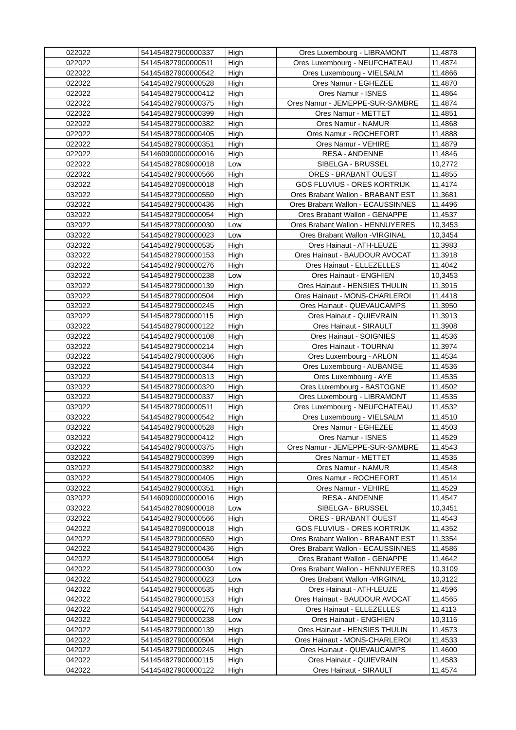| 022022 | 541454827900000337 | High | Ores Luxembourg - LIBRAMONT | 11,4878 |
| 022022 | 541454827900000511 | High | Ores Luxembourg - NEUFCHATEAU | 11,4874 |
| 022022 | 541454827900000542 | High | Ores Luxembourg - VIELSALM | 11,4866 |
| 022022 | 541454827900000528 | High | Ores Namur - EGHEZEE | 11,4870 |
| 022022 | 541454827900000412 | High | Ores Namur - ISNES | 11,4864 |
| 022022 | 541454827900000375 | High | Ores Namur - JEMEPPE-SUR-SAMBRE | 11,4874 |
| 022022 | 541454827900000399 | High | Ores Namur - METTET | 11,4851 |
| 022022 | 541454827900000382 | High | Ores Namur - NAMUR | 11,4868 |
| 022022 | 541454827900000405 | High | Ores Namur - ROCHEFORT | 11,4888 |
| 022022 | 541454827900000351 | High | Ores Namur - VEHIRE | 11,4879 |
| 022022 | 541460900000000016 | High | RESA - ANDENNE | 11,4846 |
| 022022 | 541454827809000018 | Low | SIBELGA - BRUSSEL | 10,2772 |
| 022022 | 541454827900000566 | High | ORES - BRABANT OUEST | 11,4855 |
| 032022 | 541454827090000018 | High | GOS FLUVIUS - ORES KORTRIJK | 11,4174 |
| 032022 | 541454827900000559 | High | Ores Brabant Wallon - BRABANT EST | 11,3681 |
| 032022 | 541454827900000436 | High | Ores Brabant Wallon - ECAUSSINNES | 11,4496 |
| 032022 | 541454827900000054 | High | Ores Brabant Wallon - GENAPPE | 11,4537 |
| 032022 | 541454827900000030 | Low | Ores Brabant Wallon - HENNUYERES | 10,3453 |
| 032022 | 541454827900000023 | Low | Ores Brabant Wallon -VIRGINAL | 10,3454 |
| 032022 | 541454827900000535 | High | Ores Hainaut - ATH-LEUZE | 11,3983 |
| 032022 | 541454827900000153 | High | Ores Hainaut - BAUDOUR AVOCAT | 11,3918 |
| 032022 | 541454827900000276 | High | Ores Hainaut - ELLEZELLES | 11,4042 |
| 032022 | 541454827900000238 | Low | Ores Hainaut - ENGHIEN | 10,3453 |
| 032022 | 541454827900000139 | High | Ores Hainaut - HENSIES THULIN | 11,3915 |
| 032022 | 541454827900000504 | High | Ores Hainaut - MONS-CHARLEROI | 11,4418 |
| 032022 | 541454827900000245 | High | Ores Hainaut - QUEVAUCAMPS | 11,3950 |
| 032022 | 541454827900000115 | High | Ores Hainaut - QUIEVRAIN | 11,3913 |
| 032022 | 541454827900000122 | High | Ores Hainaut - SIRAULT | 11,3908 |
| 032022 | 541454827900000108 | High | Ores Hainaut - SOIGNIES | 11,4536 |
| 032022 | 541454827900000214 | High | Ores Hainaut - TOURNAI | 11,3974 |
| 032022 | 541454827900000306 | High | Ores Luxembourg - ARLON | 11,4534 |
| 032022 | 541454827900000344 | High | Ores Luxembourg - AUBANGE | 11,4536 |
| 032022 | 541454827900000313 | High | Ores Luxembourg - AYE | 11,4535 |
| 032022 | 541454827900000320 | High | Ores Luxembourg - BASTOGNE | 11,4502 |
| 032022 | 541454827900000337 | High | Ores Luxembourg - LIBRAMONT | 11,4535 |
| 032022 | 541454827900000511 | High | Ores Luxembourg - NEUFCHATEAU | 11,4532 |
| 032022 | 541454827900000542 | High | Ores Luxembourg - VIELSALM | 11,4510 |
| 032022 | 541454827900000528 | High | Ores Namur - EGHEZEE | 11,4503 |
| 032022 | 541454827900000412 | High | Ores Namur - ISNES | 11,4529 |
| 032022 | 541454827900000375 | High | Ores Namur - JEMEPPE-SUR-SAMBRE | 11,4543 |
| 032022 | 541454827900000399 | High | Ores Namur - METTET | 11,4535 |
| 032022 | 541454827900000382 | High | Ores Namur - NAMUR | 11,4548 |
| 032022 | 541454827900000405 | High | Ores Namur - ROCHEFORT | 11,4514 |
| 032022 | 541454827900000351 | High | Ores Namur - VEHIRE | 11,4529 |
| 032022 | 541460900000000016 | High | RESA - ANDENNE | 11,4547 |
| 032022 | 541454827809000018 | Low | SIBELGA - BRUSSEL | 10,3451 |
| 032022 | 541454827900000566 | High | ORES - BRABANT OUEST | 11,4543 |
| 042022 | 541454827090000018 | High | GOS FLUVIUS - ORES KORTRIJK | 11,4352 |
| 042022 | 541454827900000559 | High | Ores Brabant Wallon - BRABANT EST | 11,3354 |
| 042022 | 541454827900000436 | High | Ores Brabant Wallon - ECAUSSINNES | 11,4586 |
| 042022 | 541454827900000054 | High | Ores Brabant Wallon - GENAPPE | 11,4642 |
| 042022 | 541454827900000030 | Low | Ores Brabant Wallon - HENNUYERES | 10,3109 |
| 042022 | 541454827900000023 | Low | Ores Brabant Wallon -VIRGINAL | 10,3122 |
| 042022 | 541454827900000535 | High | Ores Hainaut - ATH-LEUZE | 11,4596 |
| 042022 | 541454827900000153 | High | Ores Hainaut - BAUDOUR AVOCAT | 11,4565 |
| 042022 | 541454827900000276 | High | Ores Hainaut - ELLEZELLES | 11,4113 |
| 042022 | 541454827900000238 | Low | Ores Hainaut - ENGHIEN | 10,3116 |
| 042022 | 541454827900000139 | High | Ores Hainaut - HENSIES THULIN | 11,4573 |
| 042022 | 541454827900000504 | High | Ores Hainaut - MONS-CHARLEROI | 11,4533 |
| 042022 | 541454827900000245 | High | Ores Hainaut - QUEVAUCAMPS | 11,4600 |
| 042022 | 541454827900000115 | High | Ores Hainaut - QUIEVRAIN | 11,4583 |
| 042022 | 541454827900000122 | High | Ores Hainaut - SIRAULT | 11,4574 |